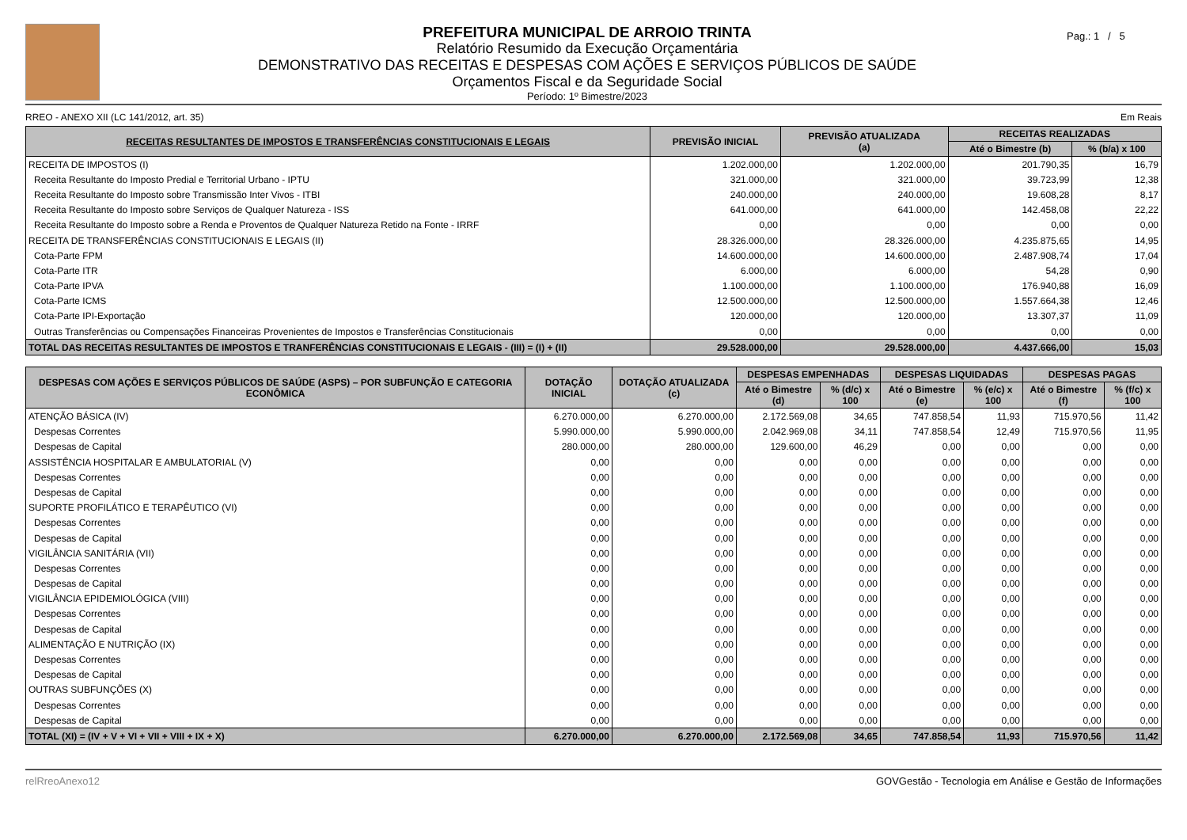PREFEITURA MUNICIPAL DE ARROIO TRINTA
Relatório Resumido da Execução Orçamentária
DEMONSTRATIVO DAS RECEITAS E DESPESAS COM AÇÕES E SERVIÇOS PÚBLICOS DE SAÚDE
Orçamentos Fiscal e da Seguridade Social
Período: 1º Bimestre/2023
Pag.: 1 / 5
RREO - ANEXO XII (LC 141/2012, art. 35) Em Reais
| RECEITAS RESULTANTES DE IMPOSTOS E TRANSFERÊNCIAS CONSTITUCIONAIS E LEGAIS | PREVISÃO INICIAL | PREVISÃO ATUALIZADA (a) | RECEITAS REALIZADAS | |
| --- | --- | --- | --- | --- |
| | | | Até o Bimestre (b) | % (b/a) x 100 |
| RECEITA DE IMPOSTOS (I) | 1.202.000,00 | 1.202.000,00 | 201.790,35 | 16,79 |
| Receita Resultante do Imposto Predial e Territorial Urbano - IPTU | 321.000,00 | 321.000,00 | 39.723,99 | 12,38 |
| Receita Resultante do Imposto sobre Transmissão Inter Vivos - ITBI | 240.000,00 | 240.000,00 | 19.608,28 | 8,17 |
| Receita Resultante do Imposto sobre Serviços de Qualquer Natureza - ISS | 641.000,00 | 641.000,00 | 142.458,08 | 22,22 |
| Receita Resultante do Imposto sobre a Renda e Proventos de Qualquer Natureza Retido na Fonte - IRRF | 0,00 | 0,00 | 0,00 | 0,00 |
| RECEITA DE TRANSFERÊNCIAS CONSTITUCIONAIS E LEGAIS (II) | 28.326.000,00 | 28.326.000,00 | 4.235.875,65 | 14,95 |
| Cota-Parte FPM | 14.600.000,00 | 14.600.000,00 | 2.487.908,74 | 17,04 |
| Cota-Parte ITR | 6.000,00 | 6.000,00 | 54,28 | 0,90 |
| Cota-Parte IPVA | 1.100.000,00 | 1.100.000,00 | 176.940,88 | 16,09 |
| Cota-Parte ICMS | 12.500.000,00 | 12.500.000,00 | 1.557.664,38 | 12,46 |
| Cota-Parte IPI-Exportação | 120.000,00 | 120.000,00 | 13.307,37 | 11,09 |
| Outras Transferências ou Compensações Financeiras Provenientes de Impostos e Transferências Constitucionais | 0,00 | 0,00 | 0,00 | 0,00 |
| TOTAL DAS RECEITAS RESULTANTES DE IMPOSTOS E TRANFERÊNCIAS CONSTITUCIONAIS E LEGAIS - (III) = (I) + (II) | 29.528.000,00 | 29.528.000,00 | 4.437.666,00 | 15,03 |
| DESPESAS COM AÇÕES E SERVIÇOS PÚBLICOS DE SAÚDE (ASPS) – POR SUBFUNÇÃO E CATEGORIA ECONÔMICA | DOTAÇÃO INICIAL | DOTAÇÃO ATUALIZADA (c) | DESPESAS EMPENHADAS | | DESPESAS LIQUIDADAS | | DESPESAS PAGAS | |
| --- | --- | --- | --- | --- | --- | --- | --- | --- |
| | | | Até o Bimestre (d) | % (d/c) x 100 | Até o Bimestre (e) | % (e/c) x 100 | Até o Bimestre (f) | % (f/c) x 100 |
| ATENÇÃO BÁSICA (IV) | 6.270.000,00 | 6.270.000,00 | 2.172.569,08 | 34,65 | 747.858,54 | 11,93 | 715.970,56 | 11,42 |
| Despesas Correntes | 5.990.000,00 | 5.990.000,00 | 2.042.969,08 | 34,11 | 747.858,54 | 12,49 | 715.970,56 | 11,95 |
| Despesas de Capital | 280.000,00 | 280.000,00 | 129.600,00 | 46,29 | 0,00 | 0,00 | 0,00 | 0,00 |
| ASSISTÊNCIA HOSPITALAR E AMBULATORIAL (V) | 0,00 | 0,00 | 0,00 | 0,00 | 0,00 | 0,00 | 0,00 | 0,00 |
| Despesas Correntes | 0,00 | 0,00 | 0,00 | 0,00 | 0,00 | 0,00 | 0,00 | 0,00 |
| Despesas de Capital | 0,00 | 0,00 | 0,00 | 0,00 | 0,00 | 0,00 | 0,00 | 0,00 |
| SUPORTE PROFILÁTICO E TERAPÊUTICO (VI) | 0,00 | 0,00 | 0,00 | 0,00 | 0,00 | 0,00 | 0,00 | 0,00 |
| Despesas Correntes | 0,00 | 0,00 | 0,00 | 0,00 | 0,00 | 0,00 | 0,00 | 0,00 |
| Despesas de Capital | 0,00 | 0,00 | 0,00 | 0,00 | 0,00 | 0,00 | 0,00 | 0,00 |
| VIGILÂNCIA SANITÁRIA (VII) | 0,00 | 0,00 | 0,00 | 0,00 | 0,00 | 0,00 | 0,00 | 0,00 |
| Despesas Correntes | 0,00 | 0,00 | 0,00 | 0,00 | 0,00 | 0,00 | 0,00 | 0,00 |
| Despesas de Capital | 0,00 | 0,00 | 0,00 | 0,00 | 0,00 | 0,00 | 0,00 | 0,00 |
| VIGILÂNCIA EPIDEMIOLÓGICA (VIII) | 0,00 | 0,00 | 0,00 | 0,00 | 0,00 | 0,00 | 0,00 | 0,00 |
| Despesas Correntes | 0,00 | 0,00 | 0,00 | 0,00 | 0,00 | 0,00 | 0,00 | 0,00 |
| Despesas de Capital | 0,00 | 0,00 | 0,00 | 0,00 | 0,00 | 0,00 | 0,00 | 0,00 |
| ALIMENTAÇÃO E NUTRIÇÃO (IX) | 0,00 | 0,00 | 0,00 | 0,00 | 0,00 | 0,00 | 0,00 | 0,00 |
| Despesas Correntes | 0,00 | 0,00 | 0,00 | 0,00 | 0,00 | 0,00 | 0,00 | 0,00 |
| Despesas de Capital | 0,00 | 0,00 | 0,00 | 0,00 | 0,00 | 0,00 | 0,00 | 0,00 |
| OUTRAS SUBFUNÇÕES (X) | 0,00 | 0,00 | 0,00 | 0,00 | 0,00 | 0,00 | 0,00 | 0,00 |
| Despesas Correntes | 0,00 | 0,00 | 0,00 | 0,00 | 0,00 | 0,00 | 0,00 | 0,00 |
| Despesas de Capital | 0,00 | 0,00 | 0,00 | 0,00 | 0,00 | 0,00 | 0,00 | 0,00 |
| TOTAL (XI) = (IV + V + VI + VII + VIII + IX + X) | 6.270.000,00 | 6.270.000,00 | 2.172.569,08 | 34,65 | 747.858,54 | 11,93 | 715.970,56 | 11,42 |
relRreoAnexo12 GOVGestão - Tecnologia em Análise e Gestão de Informações